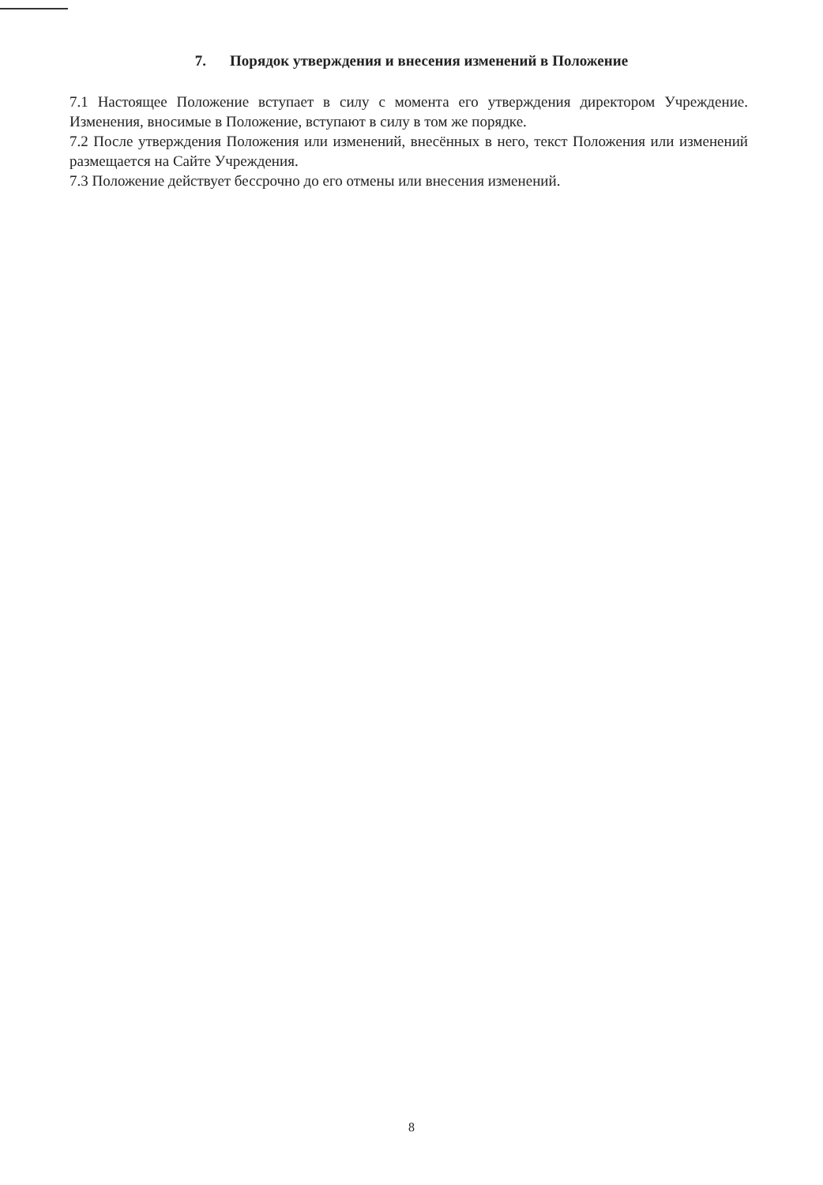7. Порядок утверждения и внесения изменений в Положение
7.1 Настоящее Положение вступает в силу с момента его утверждения директором Учреждение. Изменения, вносимые в Положение, вступают в силу в том же порядке.
7.2 После утверждения Положения или изменений, внесённых в него, текст Положения или изменений размещается на Сайте Учреждения.
7.3 Положение действует бессрочно до его отмены или внесения изменений.
8